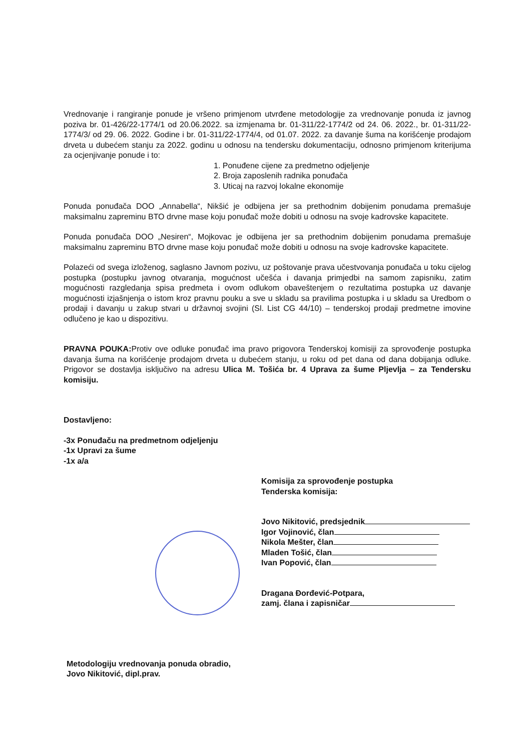Vrednovanje i rangiranje ponude je vršeno primjenom utvrđene metodologije za vrednovanje ponuda iz javnog poziva br. 01-426/22-1774/1 od 20.06.2022. sa izmjenama br. 01-311/22-1774/2 od 24. 06. 2022., br. 01-311/22-1774/3/ od 29. 06. 2022. Godine i br. 01-311/22-1774/4, od 01.07. 2022. za davanje šuma na korišćenje prodajom drveta u dubećem stanju za 2022. godinu u odnosu na tendersku dokumentaciju, odnosno primjenom kriterijuma za ocjenjivanje ponude i to:
1. Ponuđene cijene za predmetno odjeljenje
2. Broja zaposlenih radnika ponuđača
3. Uticaj na razvoj lokalne ekonomije
Ponuda ponuđača DOO „Annabella“, Nikšić je odbijena jer sa prethodnim dobijenim ponudama premašuje maksimalnu zapreminu BTO drvne mase koju ponuđač može dobiti u odnosu na svoje kadrovske kapacitete.
Ponuda ponuđača DOO „Nesiren“, Mojkovac je odbijena jer sa prethodnim dobijenim ponudama premašuje maksimalnu zapreminu BTO drvne mase koju ponuđač može dobiti u odnosu na svoje kadrovske kapacitete.
Polazeći od svega izloženog, saglasno Javnom pozivu, uz poštovanje prava učestvovanja ponuđača u toku cijelog postupka (postupku javnog otvaranja, mogućnost učešća i davanja primjedbi na samom zapisniku, zatim mogućnosti razgledanja spisa predmeta i ovom odlukom obaveštenjem o rezultatima postupka uz davanje mogućnosti izjašnjenja o istom kroz pravnu pouku a sve u skladu sa pravilima postupka i u skladu sa Uredbom o prodaji i davanju u zakup stvari u državnoj svojini (Sl. List CG 44/10) – tenderskoj prodaji predmetne imovine odlučeno je kao u dispozitivu.
PRAVNA POUKA: Protiv ove odluke ponuđač ima pravo prigovora Tenderskoj komisiji za sprovođenje postupka davanja šuma na korišćenje prodajom drveta u dubećem stanju, u roku od pet dana od dana dobijanja odluke. Prigovor se dostavlja isključivo na adresu Ulica M. Tošića br. 4 Uprava za šume Pljevlja – za Tendersku komisiju.
Dostavljeno:
-3x Ponuđaču na predmetnom odjeljenju
-1x Upravi za šume
-1x a/a
Komisija za sprovođenje postupka
Tenderska komisija:
Jovo Nikitović, predsjednik
Igor Vojinović, član
Nikola Mešter, član
Mladen Tošić, član
Ivan Popović, član
Dragana Đorđević-Potpara,
zamj. člana i zapisničar
Metodologiju vrednovanja ponuda obradio,
Jovo Nikitović, dipl.prav.